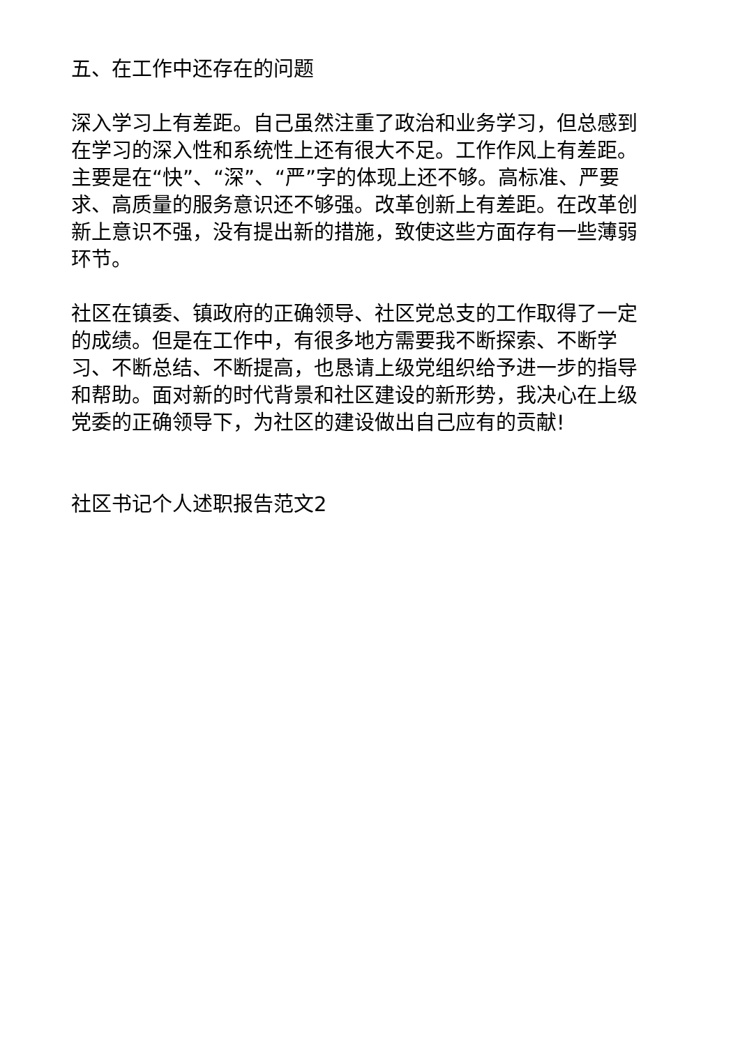五、在工作中还存在的问题
深入学习上有差距。自己虽然注重了政治和业务学习，但总感到在学习的深入性和系统性上还有很大不足。工作作风上有差距。主要是在“快”、“深”、“严”字的体现上还不够。高标准、严要求、高质量的服务意识还不够强。改革创新上有差距。在改革创新上意识不强，没有提出新的措施，致使这些方面存有一些薄弱环节。
社区在镇委、镇政府的正确领导、社区党总支的工作取得了一定的成绩。但是在工作中，有很多地方需要我不断探索、不断学习、不断总结、不断提高，也恳请上级党组织给予进一步的指导和帮助。面对新的时代背景和社区建设的新形势，我决心在上级党委的正确领导下，为社区的建设做出自己应有的贡献!
社区书记个人述职报告范文2